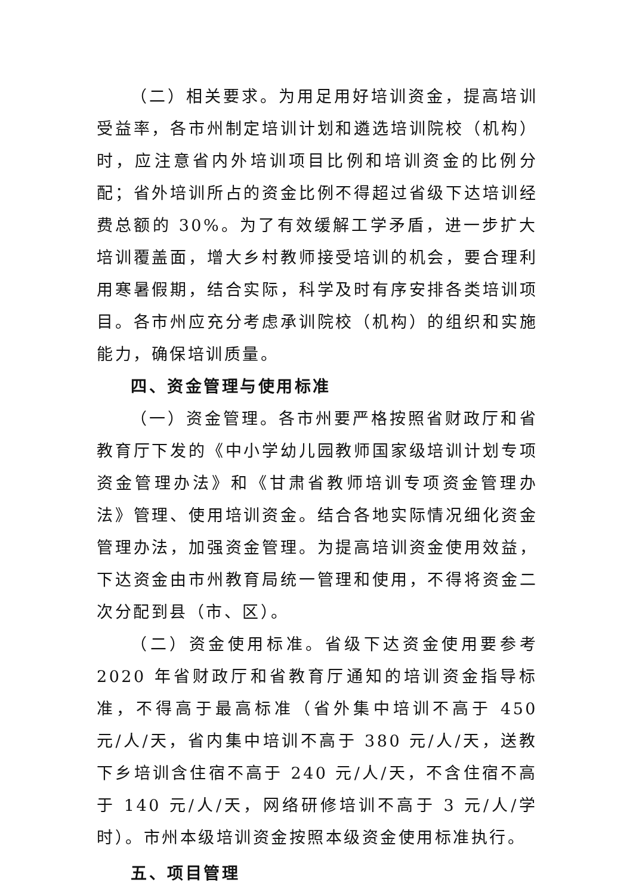（二）相关要求。为用足用好培训资金，提高培训受益率，各市州制定培训计划和遴选培训院校（机构）时，应注意省内外培训项目比例和培训资金的比例分配；省外培训所占的资金比例不得超过省级下达培训经费总额的 30%。为了有效缓解工学矛盾，进一步扩大培训覆盖面，增大乡村教师接受培训的机会，要合理利用寒暑假期，结合实际，科学及时有序安排各类培训项目。各市州应充分考虑承训院校（机构）的组织和实施能力，确保培训质量。
四、资金管理与使用标准
（一）资金管理。各市州要严格按照省财政厅和省教育厅下发的《中小学幼儿园教师国家级培训计划专项资金管理办法》和《甘肃省教师培训专项资金管理办法》管理、使用培训资金。结合各地实际情况细化资金管理办法，加强资金管理。为提高培训资金使用效益，下达资金由市州教育局统一管理和使用，不得将资金二次分配到县（市、区）。
（二）资金使用标准。省级下达资金使用要参考 2020 年省财政厅和省教育厅通知的培训资金指导标准，不得高于最高标准（省外集中培训不高于 450 元/人/天，省内集中培训不高于 380 元/人/天，送教下乡培训含住宿不高于 240 元/人/天，不含住宿不高于 140 元/人/天，网络研修培训不高于 3 元/人/学时）。市州本级培训资金按照本级资金使用标准执行。
五、项目管理